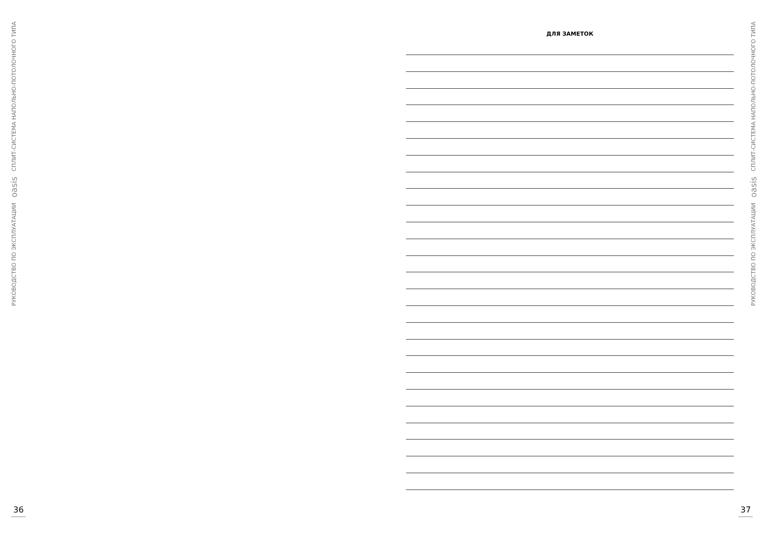РУКОВОДСТВО ПО ЭКСПЛУАТАЦИИ oasis СПЛИТ-СИСТЕМА НАПОЛЬНО-ПОТОЛОЧНОГО ТИПА
36
ДЛЯ ЗАМЕТОК
РУКОВОДСТВО ПО ЭКСПЛУАТАЦИИ oasis СПЛИТ-СИСТЕМА НАПОЛЬНО-ПОТОЛОЧНОГО ТИПА
37